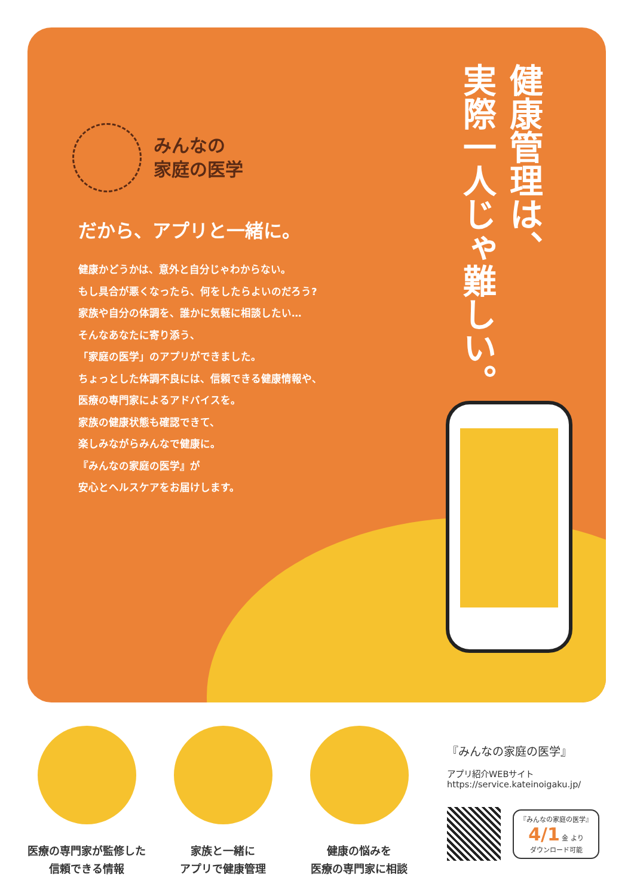健康管理は、
実際一人じゃ難しい。
みんなの
家庭の医学
だから、アプリと一緒に。
健康かどうかは、意外と自分じゃわからない。
もし具合が悪くなったら、何をしたらよいのだろう?
家族や自分の体調を、誰かに気軽に相談したい…
そんなあなたに寄り添う、
「家庭の医学」のアプリができました。
ちょっとした体調不良には、信頼できる健康情報や、
医療の専門家によるアドバイスを。
家族の健康状態も確認できて、
楽しみながらみんなで健康に。
『みんなの家庭の医学』が
安心とヘルスケアをお届けします。
医療の専門家が監修した
信頼できる情報
家族と一緒に
アプリで健康管理
健康の悩みを
医療の専門家に相談
『みんなの家庭の医学』
アプリ紹介WEBサイト
https://service.kateinoigaku.jp/
『みんなの家庭の医学』
4/1 金 より
ダウンロード可能